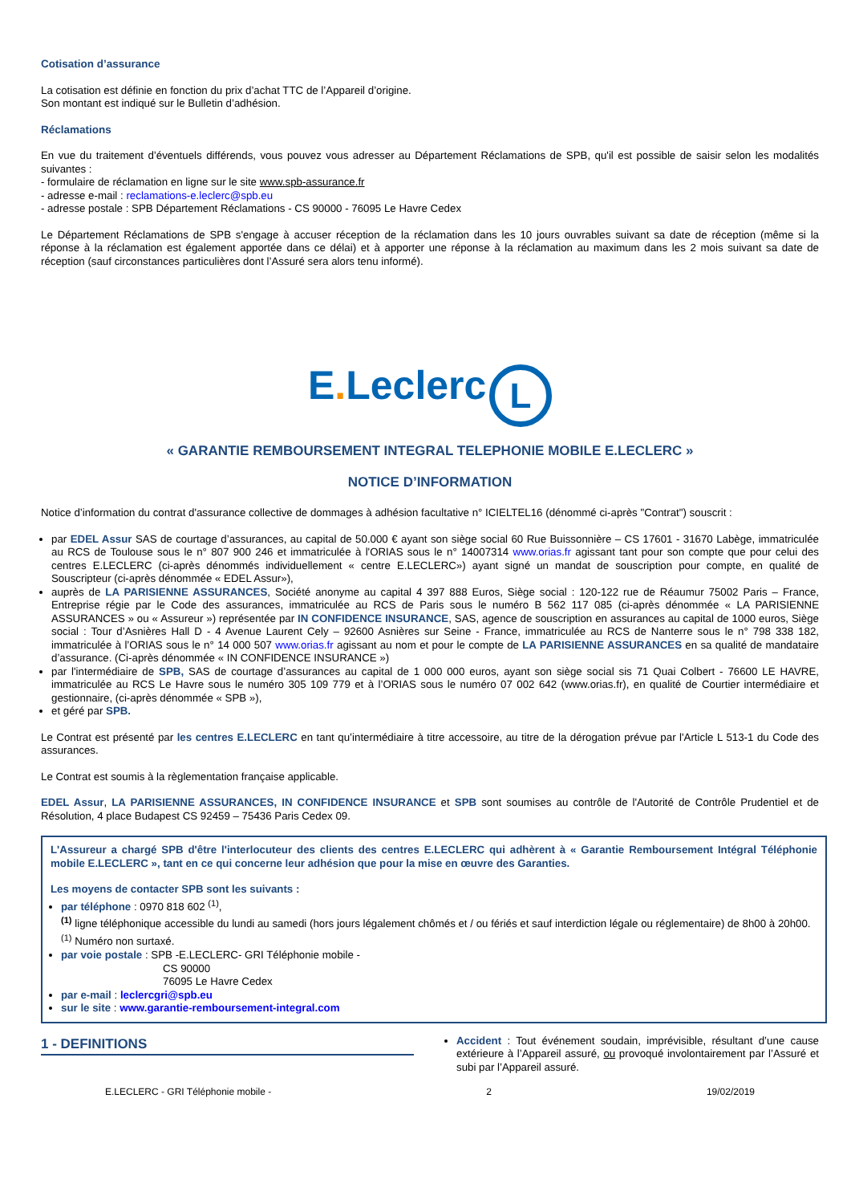Cotisation d’assurance
La cotisation est définie en fonction du prix d’achat TTC de l’Appareil d’origine.
Son montant est indiqué sur le Bulletin d’adhésion.
Réclamations
En vue du traitement d’éventuels différends, vous pouvez vous adresser au Département Réclamations de SPB, qu'il est possible de saisir selon les modalités suivantes :
- formulaire de réclamation en ligne sur le site www.spb-assurance.fr
- adresse e-mail : reclamations-e.leclerc@spb.eu
- adresse postale : SPB Département Réclamations - CS 90000 - 76095 Le Havre Cedex
Le Département Réclamations de SPB s'engage à accuser réception de la réclamation dans les 10 jours ouvrables suivant sa date de réception (même si la réponse à la réclamation est également apportée dans ce délai) et à apporter une réponse à la réclamation au maximum dans les 2 mois suivant sa date de réception (sauf circonstances particulières dont l’Assuré sera alors tenu informé).
E. Leclerc L
« GARANTIE REMBOURSEMENT INTEGRAL TELEPHONIE MOBILE E.LECLERC »
NOTICE D’INFORMATION
Notice d’information du contrat d'assurance collective de dommages à adhésion facultative n° ICIELTEL16 (dénommé ci-après "Contrat") souscrit :
par EDEL Assur SAS de courtage d’assurances, au capital de 50.000 € ayant son siège social 60 Rue Buissonnière – CS 17601 - 31670 Labège, immatriculée au RCS de Toulouse sous le n° 807 900 246 et immatriculée à l'ORIAS sous le n° 14007314 www.orias.fr agissant tant pour son compte que pour celui des centres E.LECLERC (ci-après dénommés individuellement « centre E.LECLERC») ayant signé un mandat de souscription pour compte, en qualité de Souscripteur (ci-après dénommée « EDEL Assur»),
auprès de LA PARISIENNE ASSURANCES, Société anonyme au capital 4 397 888 Euros, Siège social : 120-122 rue de Réaumur 75002 Paris – France, Entreprise régie par le Code des assurances, immatriculée au RCS de Paris sous le numéro B 562 117 085 (ci-après dénommée « LA PARISIENNE ASSURANCES » ou « Assureur ») représentée par IN CONFIDENCE INSURANCE, SAS, agence de souscription en assurances au capital de 1000 euros, Siège social : Tour d’Asnières Hall D - 4 Avenue Laurent Cely – 92600 Asnières sur Seine - France, immatriculée au RCS de Nanterre sous le n° 798 338 182, immatriculée à l’ORIAS sous le n° 14 000 507 www.orias.fr agissant au nom et pour le compte de LA PARISIENNE ASSURANCES en sa qualité de mandataire d’assurance. (Ci-après dénommée « IN CONFIDENCE INSURANCE »)
par l'intermédiaire de SPB, SAS de courtage d’assurances au capital de 1 000 000 euros, ayant son siège social sis 71 Quai Colbert - 76600 LE HAVRE, immatriculée au RCS Le Havre sous le numéro 305 109 779 et à l’ORIAS sous le numéro 07 002 642 (www.orias.fr), en qualité de Courtier intermédiaire et gestionnaire, (ci-après dénommée « SPB »),
et géré par SPB.
Le Contrat est présenté par les centres E.LECLERC en tant qu’intermédiaire à titre accessoire, au titre de la dérogation prévue par l'Article L 513-1 du Code des assurances.
Le Contrat est soumis à la règlementation française applicable.
EDEL Assur, LA PARISIENNE ASSURANCES, IN CONFIDENCE INSURANCE et SPB sont soumises au contrôle de l'Autorité de Contrôle Prudentiel et de Résolution, 4 place Budapest CS 92459 – 75436 Paris Cedex 09.
L'Assureur a chargé SPB d'être l'interlocuteur des clients des centres E.LECLERC qui adhèrent à « Garantie Remboursement Intégral Téléphonie mobile E.LECLERC », tant en ce qui concerne leur adhésion que pour la mise en œuvre des Garanties.
Les moyens de contacter SPB sont les suivants :
par téléphone : 0970 818 602 <sup>(1)</sup>,
<sup>(1)</sup> ligne téléphonique accessible du lundi au samedi (hors jours légalement chômés et / ou fériés et sauf interdiction légale ou réglementaire) de 8h00 à 20h00.
<sup>(1)</sup> Numéro non surtaxé.
par voie postale : SPB -E.LECLERC- GRI Téléphonie mobile -
CS 90000
76095 Le Havre Cedex
par e-mail : leclercgri@spb.eu
sur le site : www.garantie-remboursement-integral.com
1 - DEFINITIONS
Accident : Tout événement soudain, imprévisible, résultant d’une cause extérieure à l’Appareil assuré, ou provoqué involontairement par l’Assuré et subi par l’Appareil assuré.
E.LECLERC - GRI Téléphonie mobile - 2 19/02/2019